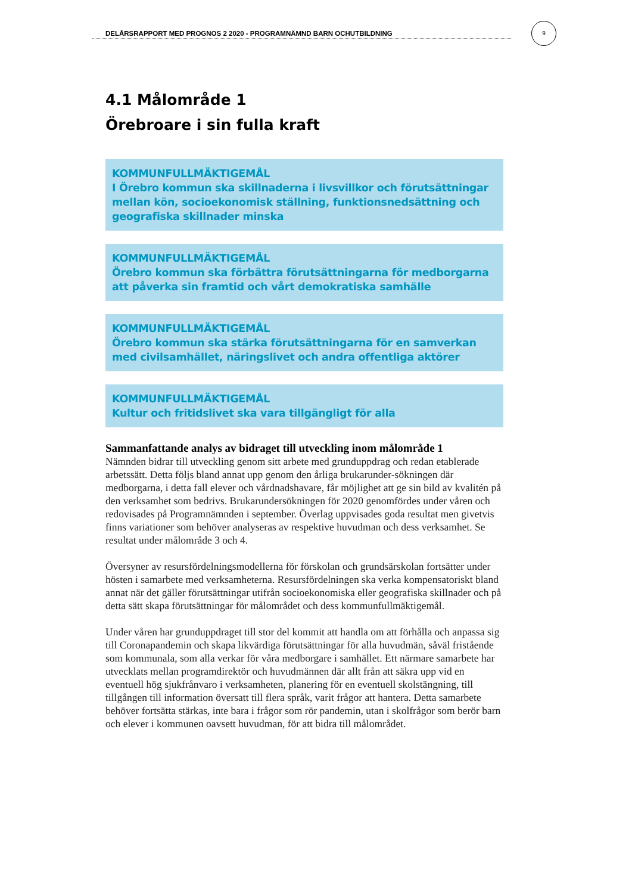DELÅRSRAPPORT MED PROGNOS 2 2020 - PROGRAMNÄMND BARN OCHUTBILDNING
9
4.1 Målområde 1
Örebroare i sin fulla kraft
KOMMUNFULLMÄKTIGEMÅL
I Örebro kommun ska skillnaderna i livsvillkor och förutsättningar mellan kön, socioekonomisk ställning, funktionsnedsättning och geografiska skillnader minska
KOMMUNFULLMÄKTIGEMÅL
Örebro kommun ska förbättra förutsättningarna för medborgarna att påverka sin framtid och vårt demokratiska samhälle
KOMMUNFULLMÄKTIGEMÅL
Örebro kommun ska stärka förutsättningarna för en samverkan med civilsamhället, näringslivet och andra offentliga aktörer
KOMMUNFULLMÄKTIGEMÅL
Kultur och fritidslivet ska vara tillgängligt för alla
Sammanfattande analys av bidraget till utveckling inom målområde 1
Nämnden bidrar till utveckling genom sitt arbete med grunduppdrag och redan etablerade arbetssätt. Detta följs bland annat upp genom den årliga brukarunder-sökningen där medborgarna, i detta fall elever och vårdnadshavare, får möjlighet att ge sin bild av kvalitén på den verksamhet som bedrivs. Brukarundersökningen för 2020 genomfördes under våren och redovisades på Programnämnden i september. Överlag uppvisades goda resultat men givetvis finns variationer som behöver analyseras av respektive huvudman och dess verksamhet. Se resultat under målområde 3 och 4.
Översyner av resursfördelningsmodellerna för förskolan och grundsärskolan fortsätter under hösten i samarbete med verksamheterna. Resursfördelningen ska verka kompensatoriskt bland annat när det gäller förutsättningar utifrån socioekonomiska eller geografiska skillnader och på detta sätt skapa förutsättningar för målområdet och dess kommunfullmäktigemål.
Under våren har grunduppdraget till stor del kommit att handla om att förhålla och anpassa sig till Coronapandemin och skapa likvärdiga förutsättningar för alla huvudmän, såväl fristående som kommunala, som alla verkar för våra medborgare i samhället. Ett närmare samarbete har utvecklats mellan programdirektör och huvudmännen där allt från att säkra upp vid en eventuell hög sjukfrånvaro i verksamheten, planering för en eventuell skolstängning, till tillgången till information översatt till flera språk, varit frågor att hantera. Detta samarbete behöver fortsätta stärkas, inte bara i frågor som rör pandemin, utan i skolfrågor som berör barn och elever i kommunen oavsett huvudman, för att bidra till målområdet.